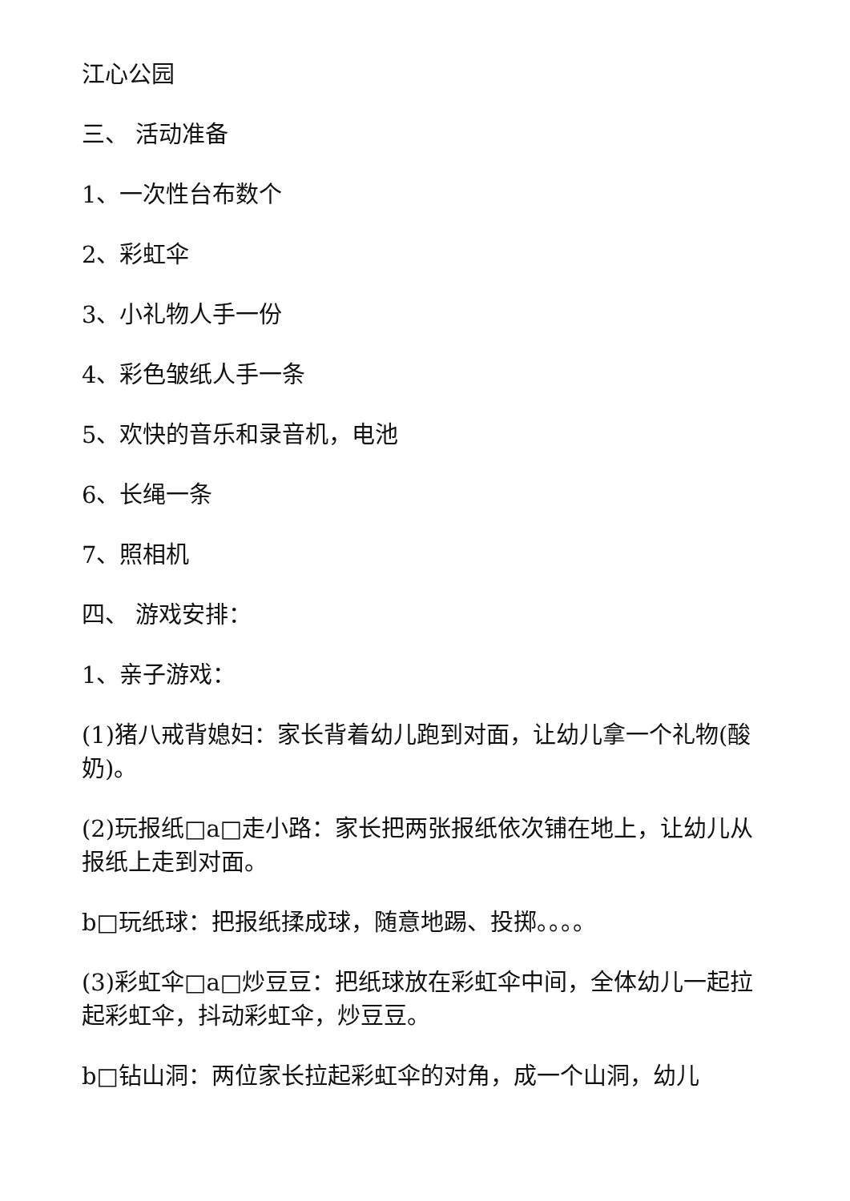江心公园
三、 活动准备
1、一次性台布数个
2、彩虹伞
3、小礼物人手一份
4、彩色皱纸人手一条
5、欢快的音乐和录音机，电池
6、长绳一条
7、照相机
四、 游戏安排：
1、亲子游戏：
(1)猪八戒背媳妇：家长背着幼儿跑到对面，让幼儿拿一个礼物(酸奶)。
(2)玩报纸□a□走小路：家长把两张报纸依次铺在地上，让幼儿从报纸上走到对面。
b□玩纸球：把报纸揉成球，随意地踢、投掷。。。。
(3)彩虹伞□a□炒豆豆：把纸球放在彩虹伞中间，全体幼儿一起拉起彩虹伞，抖动彩虹伞，炒豆豆。
b□钻山洞：两位家长拉起彩虹伞的对角，成一个山洞，幼儿